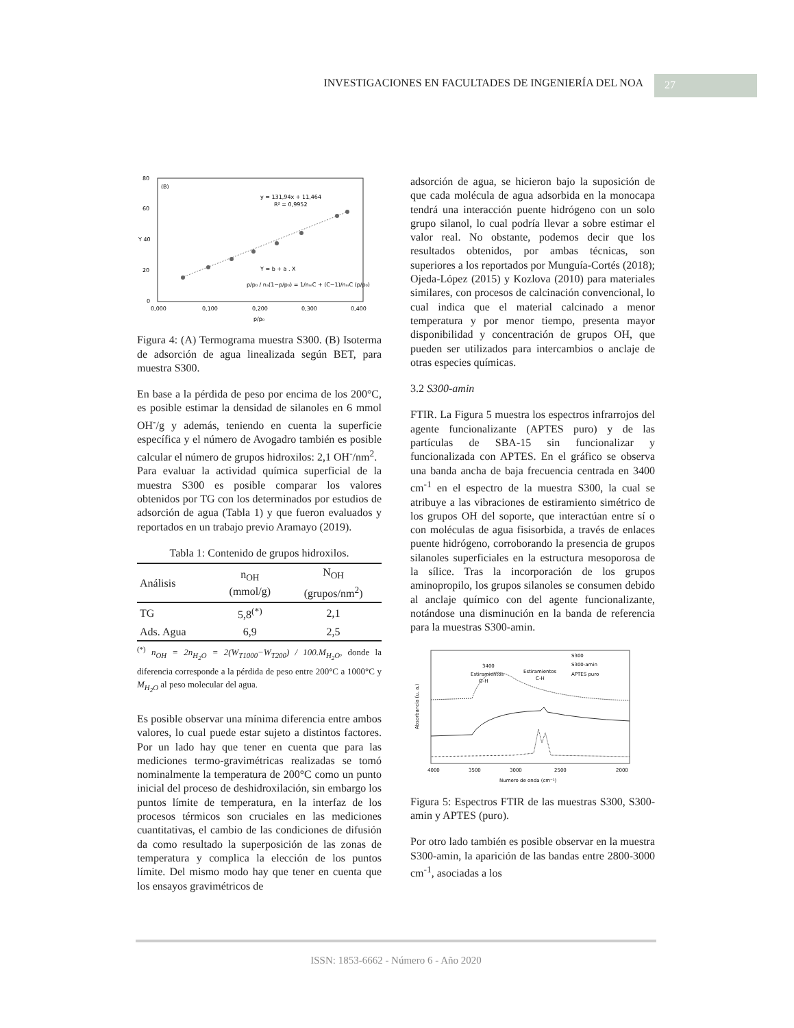INVESTIGACIONES EN FACULTADES DE INGENIERÍA DEL NOA
27
80
60
Y 40
20
0
(B)
y = 131,94x + 11,464
R² = 0,9952
Y = b + a . X
p/p₀ / nₐ(1−p/p₀) = 1/nₘC + (C−1)/nₘC (p/p₀)
0,000
0,100
0,200
0,300
0,400
p/p₀
Figura 4: (A) Termograma muestra S300. (B) Isoterma de adsorción de agua linealizada según BET, para muestra S300.
En base a la pérdida de peso por encima de los 200°C, es posible estimar la densidad de silanoles en 6 mmol OH<sup>-</sup>/g y además, teniendo en cuenta la superficie específica y el número de Avogadro también es posible calcular el número de grupos hidroxilos: 2,1 OH<sup>-</sup>/nm<sup>2</sup>.
Para evaluar la actividad química superficial de la muestra S300 es posible comparar los valores obtenidos por TG con los determinados por estudios de adsorción de agua (Tabla 1) y que fueron evaluados y reportados en un trabajo previo Aramayo (2019).
Tabla 1: Contenido de grupos hidroxilos.
| Análisis | n<sub>OH</sub> (mmol/g) | N<sub>OH</sub> (grupos/nm<sup>2</sup>) |
| --- | --- | --- |
| TG | 5,8<sup>(*)</sup> | 2,1 |
| Ads. Agua | 6,9 | 2,5 |
<sup>(*)</sup> n<sub>OH</sub> = 2n<sub>H<sub>2</sub>O</sub> = 2(W<sub>T1000</sub>−W<sub>T200</sub>) / 100.M<sub>H<sub>2</sub>O</sub>, donde la diferencia corresponde a la pérdida de peso entre 200°C a 1000°C y M<sub>H<sub>2</sub>O</sub> al peso molecular del agua.
Es posible observar una mínima diferencia entre ambos valores, lo cual puede estar sujeto a distintos factores. Por un lado hay que tener en cuenta que para las mediciones termo-gravimétricas realizadas se tomó nominalmente la temperatura de 200°C como un punto inicial del proceso de deshidroxilación, sin embargo los puntos límite de temperatura, en la interfaz de los procesos térmicos son cruciales en las mediciones cuantitativas, el cambio de las condiciones de difusión da como resultado la superposición de las zonas de temperatura y complica la elección de los puntos límite. Del mismo modo hay que tener en cuenta que los ensayos gravimétricos de
adsorción de agua, se hicieron bajo la suposición de que cada molécula de agua adsorbida en la monocapa tendrá una interacción puente hidrógeno con un solo grupo silanol, lo cual podría llevar a sobre estimar el valor real. No obstante, podemos decir que los resultados obtenidos, por ambas técnicas, son superiores a los reportados por Munguía-Cortés (2018); Ojeda-López (2015) y Kozlova (2010) para materiales similares, con procesos de calcinación convencional, lo cual indica que el material calcinado a menor temperatura y por menor tiempo, presenta mayor disponibilidad y concentración de grupos OH, que pueden ser utilizados para intercambios o anclaje de otras especies químicas.
3.2 S300-amin
FTIR. La Figura 5 muestra los espectros infrarrojos del agente funcionalizante (APTES puro) y de las partículas de SBA-15 sin funcionalizar y funcionalizada con APTES. En el gráfico se observa una banda ancha de baja frecuencia centrada en 3400 cm<sup>-1</sup> en el espectro de la muestra S300, la cual se atribuye a las vibraciones de estiramiento simétrico de los grupos OH del soporte, que interactúan entre sí o con moléculas de agua fisisorbida, a través de enlaces puente hidrógeno, corroborando la presencia de grupos silanoles superficiales en la estructura mesoporosa de la sílice. Tras la incorporación de los grupos aminopropilo, los grupos silanoles se consumen debido al anclaje químico con del agente funcionalizante, notándose una disminución en la banda de referencia para la muestras S300-amin.
Absorbancia (u. a.)
S300
S300-amin
APTES puro
3400
Estiramientos
O-H
Estiramientos
C-H
4000
3500
3000
2500
2000
Numero de onda (cm⁻¹)
Figura 5: Espectros FTIR de las muestras S300, S300-amin y APTES (puro).
Por otro lado también es posible observar en la muestra S300-amin, la aparición de las bandas entre 2800-3000 cm<sup>-1</sup>, asociadas a los
ISSN: 1853-6662 - Número 6 - Año 2020